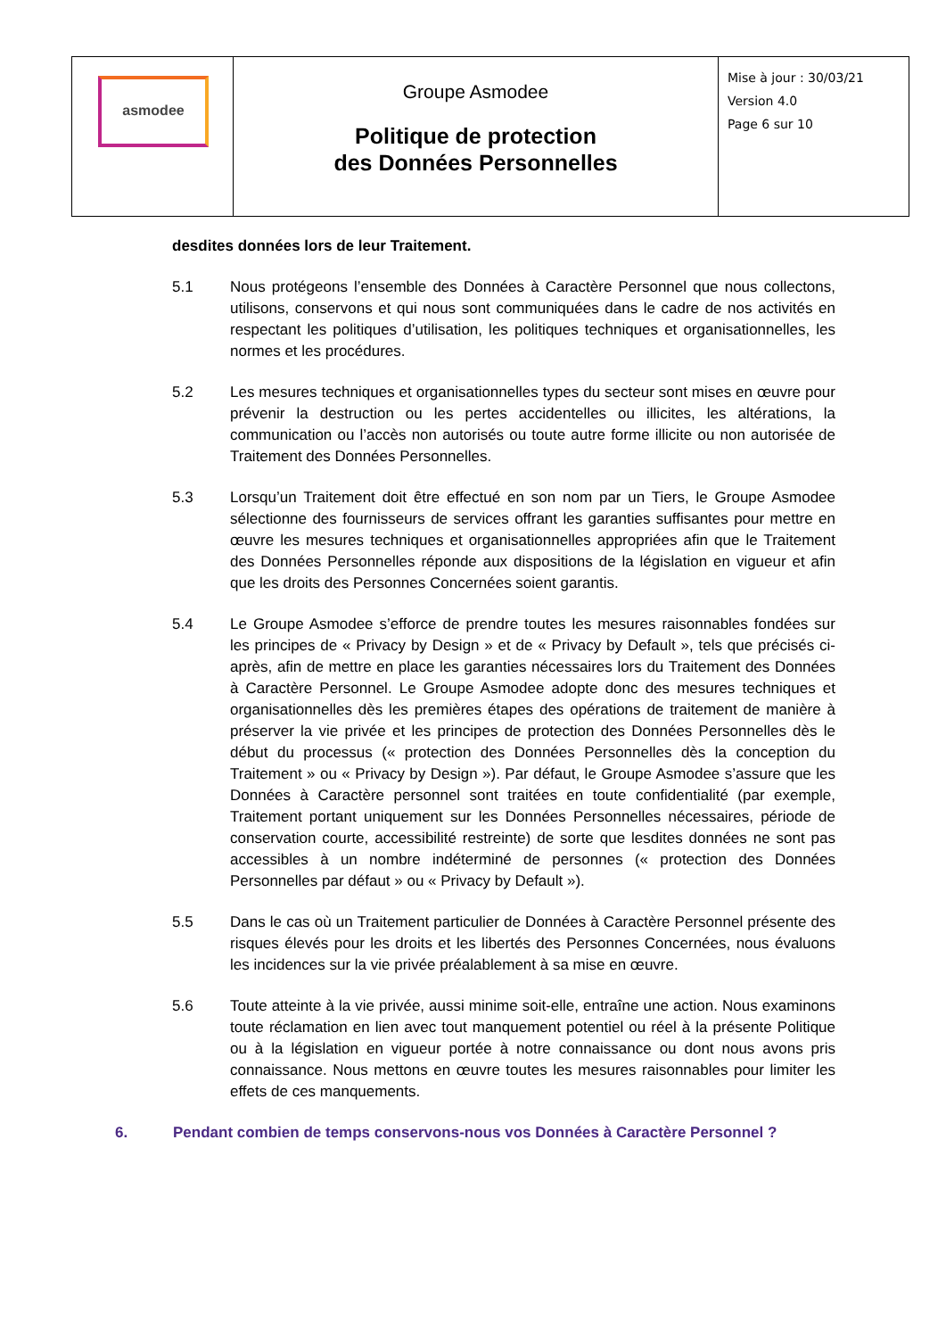| asmodee | Groupe Asmodee Politique de protection des Données Personnelles | Mise à jour : 30/03/21 Version 4.0 Page 6 sur 10 |
desdites données lors de leur Traitement.
5.1 Nous protégeons l’ensemble des Données à Caractère Personnel que nous collectons, utilisons, conservons et qui nous sont communiquées dans le cadre de nos activités en respectant les politiques d’utilisation, les politiques techniques et organisationnelles, les normes et les procédures.
5.2 Les mesures techniques et organisationnelles types du secteur sont mises en œuvre pour prévenir la destruction ou les pertes accidentelles ou illicites, les altérations, la communication ou l’accès non autorisés ou toute autre forme illicite ou non autorisée de Traitement des Données Personnelles.
5.3 Lorsqu’un Traitement doit être effectué en son nom par un Tiers, le Groupe Asmodee sélectionne des fournisseurs de services offrant les garanties suffisantes pour mettre en œuvre les mesures techniques et organisationnelles appropriées afin que le Traitement des Données Personnelles réponde aux dispositions de la législation en vigueur et afin que les droits des Personnes Concernées soient garantis.
5.4 Le Groupe Asmodee s’efforce de prendre toutes les mesures raisonnables fondées sur les principes de « Privacy by Design » et de « Privacy by Default », tels que précisés ci-après, afin de mettre en place les garanties nécessaires lors du Traitement des Données à Caractère Personnel. Le Groupe Asmodee adopte donc des mesures techniques et organisationnelles dès les premières étapes des opérations de traitement de manière à préserver la vie privée et les principes de protection des Données Personnelles dès le début du processus (« protection des Données Personnelles dès la conception du Traitement » ou « Privacy by Design »). Par défaut, le Groupe Asmodee s’assure que les Données à Caractère personnel sont traitées en toute confidentialité (par exemple, Traitement portant uniquement sur les Données Personnelles nécessaires, période de conservation courte, accessibilité restreinte) de sorte que lesdites données ne sont pas accessibles à un nombre indéterminé de personnes (« protection des Données Personnelles par défaut » ou « Privacy by Default »).
5.5 Dans le cas où un Traitement particulier de Données à Caractère Personnel présente des risques élevés pour les droits et les libertés des Personnes Concernées, nous évaluons les incidences sur la vie privée préalablement à sa mise en œuvre.
5.6 Toute atteinte à la vie privée, aussi minime soit-elle, entraîne une action. Nous examinons toute réclamation en lien avec tout manquement potentiel ou réel à la présente Politique ou à la législation en vigueur portée à notre connaissance ou dont nous avons pris connaissance. Nous mettons en œuvre toutes les mesures raisonnables pour limiter les effets de ces manquements.
6. Pendant combien de temps conservons-nous vos Données à Caractère Personnel ?